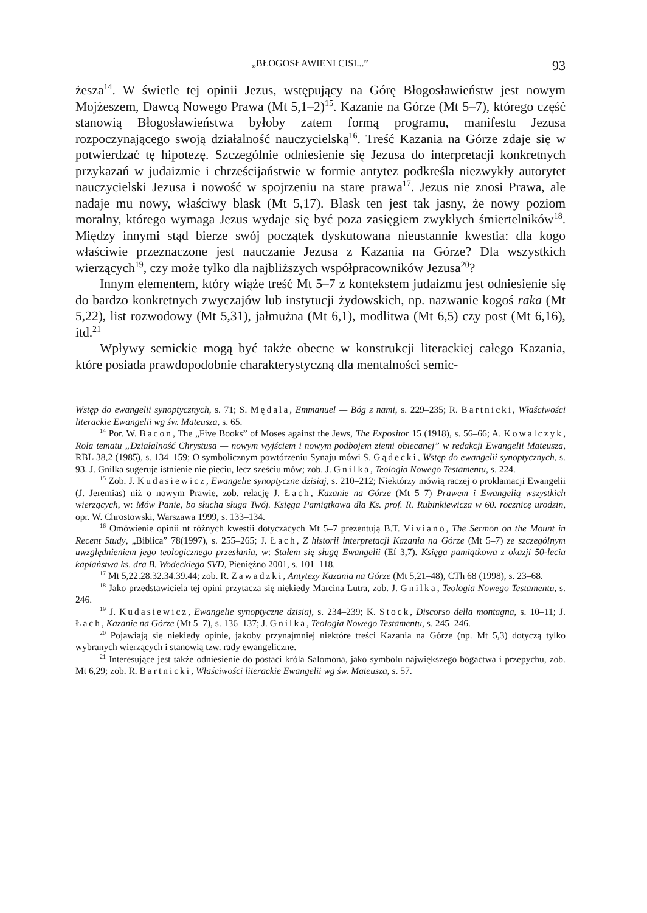„BŁOGOSŁAWIENI CISI...” 93
żesza<sup>14</sup>. W świetle tej opinii Jezus, wstępujący na Górę Błogosławieństw jest nowym Mojżeszem, Dawcą Nowego Prawa (Mt 5,1–2)<sup>15</sup>. Kazanie na Górze (Mt 5–7), którego część stanowią Błogosławieństwa byłoby zatem formą programu, manifestu Jezusa rozpoczynającego swoją działalność nauczycielską<sup>16</sup>. Treść Kazania na Górze zdaje się w potwierdzać tę hipotezę. Szczególnie odniesienie się Jezusa do interpretacji konkretnych przykazań w judaizmie i chrześcijaństwie w formie antytez podkreśla niezwykły autorytet nauczycielski Jezusa i nowość w spojrzeniu na stare prawa<sup>17</sup>. Jezus nie znosi Prawa, ale nadaje mu nowy, właściwy blask (Mt 5,17). Blask ten jest tak jasny, że nowy poziom moralny, którego wymaga Jezus wydaje się być poza zasięgiem zwykłych śmiertelników<sup>18</sup>. Między innymi stąd bierze swój początek dyskutowana nieustannie kwestia: dla kogo właściwie przeznaczone jest nauczanie Jezusa z Kazania na Górze? Dla wszystkich wierzących<sup>19</sup>, czy może tylko dla najbliższych współpracowników Jezusa<sup>20</sup>?
Innym elementem, który wiąże treść Mt 5–7 z kontekstem judaizmu jest odniesienie się do bardzo konkretnych zwyczajów lub instytucji żydowskich, np. nazwanie kogoś raka (Mt 5,22), list rozwodowy (Mt 5,31), jałmużna (Mt 6,1), modlitwa (Mt 6,5) czy post (Mt 6,16), itd.<sup>21</sup>
Wpływy semickie mogą być także obecne w konstrukcji literackiej całego Kazania, które posiada prawdopodobnie charakterystyczną dla mentalności semic-
Wstęp do ewangelii synoptycznych, s. 71; S. Mędala, Emmanuel — Bóg z nami, s. 229–235; R. Bartnicki, Właściwości literackie Ewangelii wg św. Mateusza, s. 65.
<sup>14</sup> Por. W. Bacon, The „Five Books” of Moses against the Jews, The Expositor 15 (1918), s. 56–66; A. Kowalczyk, Rola tematu „Działalność Chrystusa — nowym wyjściem i nowym podbojem ziemi obiecanej” w redakcji Ewangelii Mateusza, RBL 38,2 (1985), s. 134–159; O symbolicznym powtórzeniu Synaju mówi S. Gądecki, Wstęp do ewangelii synoptycznych, s. 93. J. Gnilka sugeruje istnienie nie pięciu, lecz sześciu mów; zob. J. Gnilka, Teologia Nowego Testamentu, s. 224.
<sup>15</sup> Zob. J. Kudasiewicz, Ewangelie synoptyczne dzisiaj, s. 210–212; Niektórzy mówią raczej o proklamacji Ewangelii (J. Jeremias) niż o nowym Prawie, zob. relację J. Łach, Kazanie na Górze (Mt 5–7) Prawem i Ewangelią wszystkich wierzących, w: Mów Panie, bo słucha sługa Twój. Księga Pamiątkowa dla Ks. prof. R. Rubinkiewicza w 60. rocznicę urodzin, opr. W. Chrostowski, Warszawa 1999, s. 133–134.
<sup>16</sup> Omówienie opinii nt różnych kwestii dotyczacych Mt 5–7 prezentują B.T. Viviano, The Sermon on the Mount in Recent Study, „Biblica” 78(1997), s. 255–265; J. Łach, Z historii interpretacji Kazania na Górze (Mt 5–7) ze szczególnym uwzględnieniem jego teologicznego przesłania, w: Stałem się sługą Ewangelii (Ef 3,7). Księga pamiątkowa z okazji 50-lecia kapłaństwa ks. dra B. Wodeckiego SVD, Pieniężno 2001, s. 101–118.
<sup>17</sup> Mt 5,22.28.32.34.39.44; zob. R. Zawadzki, Antytezy Kazania na Górze (Mt 5,21–48), CTh 68 (1998), s. 23–68.
<sup>18</sup> Jako przedstawiciela tej opini przytacza się niekiedy Marcina Lutra, zob. J. Gnilka, Teologia Nowego Testamentu, s. 246.
<sup>19</sup> J. Kudasiewicz, Ewangelie synoptyczne dzisiaj, s. 234–239; K. Stock, Discorso della montagna, s. 10–11; J. Łach, Kazanie na Górze (Mt 5–7), s. 136–137; J. Gnilka, Teologia Nowego Testamentu, s. 245–246.
<sup>20</sup> Pojawiają się niekiedy opinie, jakoby przynajmniej niektóre treści Kazania na Górze (np. Mt 5,3) dotyczą tylko wybranych wierzących i stanowią tzw. rady ewangeliczne.
<sup>21</sup> Interesujące jest także odniesienie do postaci króla Salomona, jako symbolu największego bogactwa i przepychu, zob. Mt 6,29; zob. R. Bartnicki, Właściwości literackie Ewangelii wg św. Mateusza, s. 57.